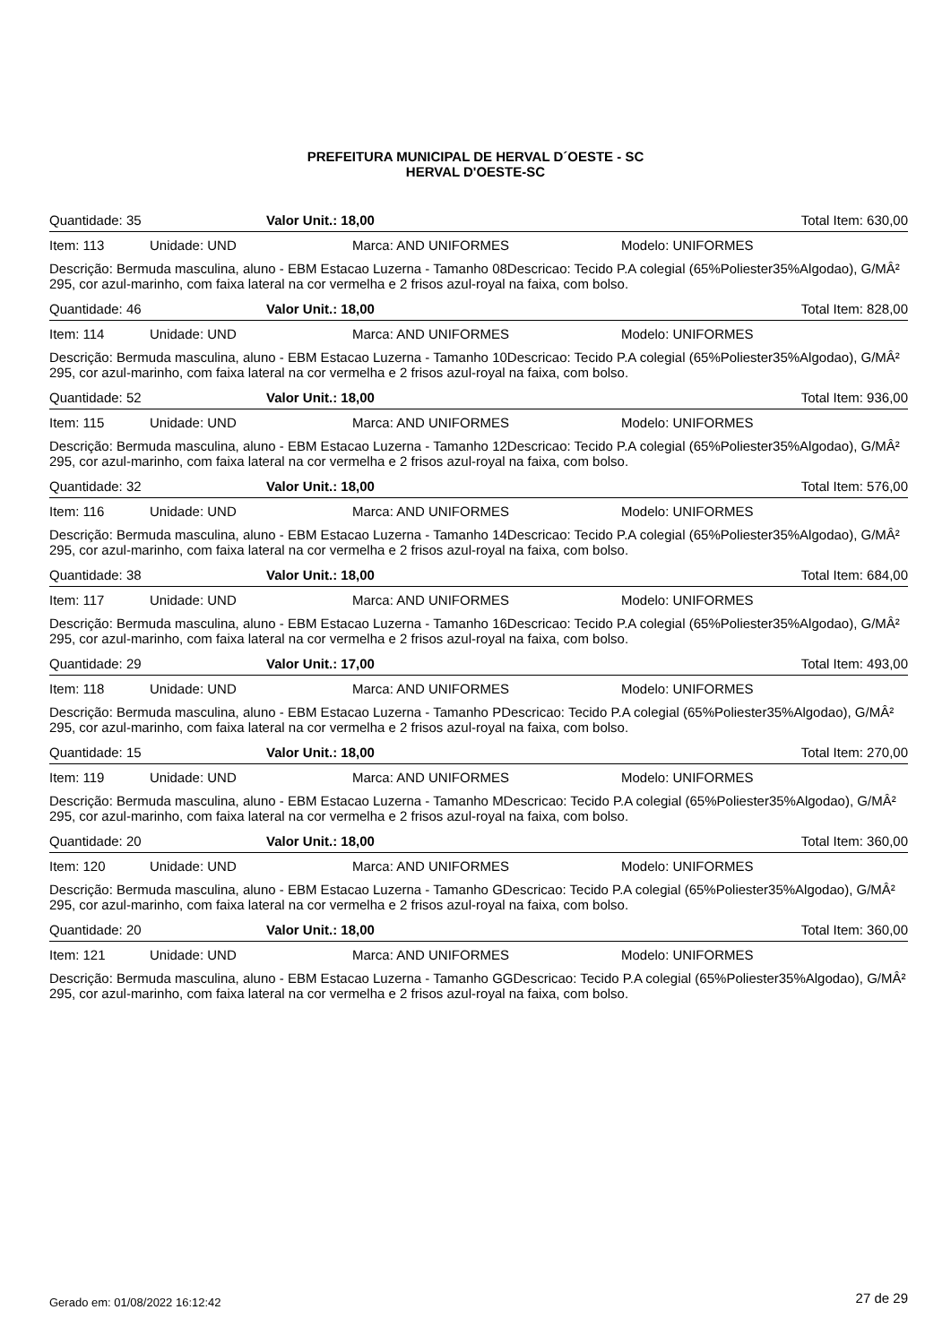PREFEITURA MUNICIPAL DE HERVAL D´OESTE - SC
HERVAL D'OESTE-SC
Quantidade: 35 Valor Unit.: 18,00 Total Item: 630,00
Item: 113 Unidade: UND Marca: AND UNIFORMES Modelo: UNIFORMES
Descrição: Bermuda masculina, aluno - EBM Estacao Luzerna - Tamanho 08Descricao: Tecido P.A colegial (65%Poliester35%Algodao), G/MÂ² 295, cor azul-marinho, com faixa lateral na cor vermelha e 2 frisos azul-royal na faixa, com bolso.
Quantidade: 46 Valor Unit.: 18,00 Total Item: 828,00
Item: 114 Unidade: UND Marca: AND UNIFORMES Modelo: UNIFORMES
Descrição: Bermuda masculina, aluno - EBM Estacao Luzerna - Tamanho 10Descricao: Tecido P.A colegial (65%Poliester35%Algodao), G/MÂ² 295, cor azul-marinho, com faixa lateral na cor vermelha e 2 frisos azul-royal na faixa, com bolso.
Quantidade: 52 Valor Unit.: 18,00 Total Item: 936,00
Item: 115 Unidade: UND Marca: AND UNIFORMES Modelo: UNIFORMES
Descrição: Bermuda masculina, aluno - EBM Estacao Luzerna - Tamanho 12Descricao: Tecido P.A colegial (65%Poliester35%Algodao), G/MÂ² 295, cor azul-marinho, com faixa lateral na cor vermelha e 2 frisos azul-royal na faixa, com bolso.
Quantidade: 32 Valor Unit.: 18,00 Total Item: 576,00
Item: 116 Unidade: UND Marca: AND UNIFORMES Modelo: UNIFORMES
Descrição: Bermuda masculina, aluno - EBM Estacao Luzerna - Tamanho 14Descricao: Tecido P.A colegial (65%Poliester35%Algodao), G/MÂ² 295, cor azul-marinho, com faixa lateral na cor vermelha e 2 frisos azul-royal na faixa, com bolso.
Quantidade: 38 Valor Unit.: 18,00 Total Item: 684,00
Item: 117 Unidade: UND Marca: AND UNIFORMES Modelo: UNIFORMES
Descrição: Bermuda masculina, aluno - EBM Estacao Luzerna - Tamanho 16Descricao: Tecido P.A colegial (65%Poliester35%Algodao), G/MÂ² 295, cor azul-marinho, com faixa lateral na cor vermelha e 2 frisos azul-royal na faixa, com bolso.
Quantidade: 29 Valor Unit.: 17,00 Total Item: 493,00
Item: 118 Unidade: UND Marca: AND UNIFORMES Modelo: UNIFORMES
Descrição: Bermuda masculina, aluno - EBM Estacao Luzerna - Tamanho PDescricao: Tecido P.A colegial (65%Poliester35%Algodao), G/MÂ² 295, cor azul-marinho, com faixa lateral na cor vermelha e 2 frisos azul-royal na faixa, com bolso.
Quantidade: 15 Valor Unit.: 18,00 Total Item: 270,00
Item: 119 Unidade: UND Marca: AND UNIFORMES Modelo: UNIFORMES
Descrição: Bermuda masculina, aluno - EBM Estacao Luzerna - Tamanho MDescricao: Tecido P.A colegial (65%Poliester35%Algodao), G/MÂ² 295, cor azul-marinho, com faixa lateral na cor vermelha e 2 frisos azul-royal na faixa, com bolso.
Quantidade: 20 Valor Unit.: 18,00 Total Item: 360,00
Item: 120 Unidade: UND Marca: AND UNIFORMES Modelo: UNIFORMES
Descrição: Bermuda masculina, aluno - EBM Estacao Luzerna - Tamanho GDescricao: Tecido P.A colegial (65%Poliester35%Algodao), G/MÂ² 295, cor azul-marinho, com faixa lateral na cor vermelha e 2 frisos azul-royal na faixa, com bolso.
Quantidade: 20 Valor Unit.: 18,00 Total Item: 360,00
Item: 121 Unidade: UND Marca: AND UNIFORMES Modelo: UNIFORMES
Descrição: Bermuda masculina, aluno - EBM Estacao Luzerna - Tamanho GGDescricao: Tecido P.A colegial (65%Poliester35%Algodao), G/MÂ² 295, cor azul-marinho, com faixa lateral na cor vermelha e 2 frisos azul-royal na faixa, com bolso.
Gerado em: 01/08/2022 16:12:42 27 de 29